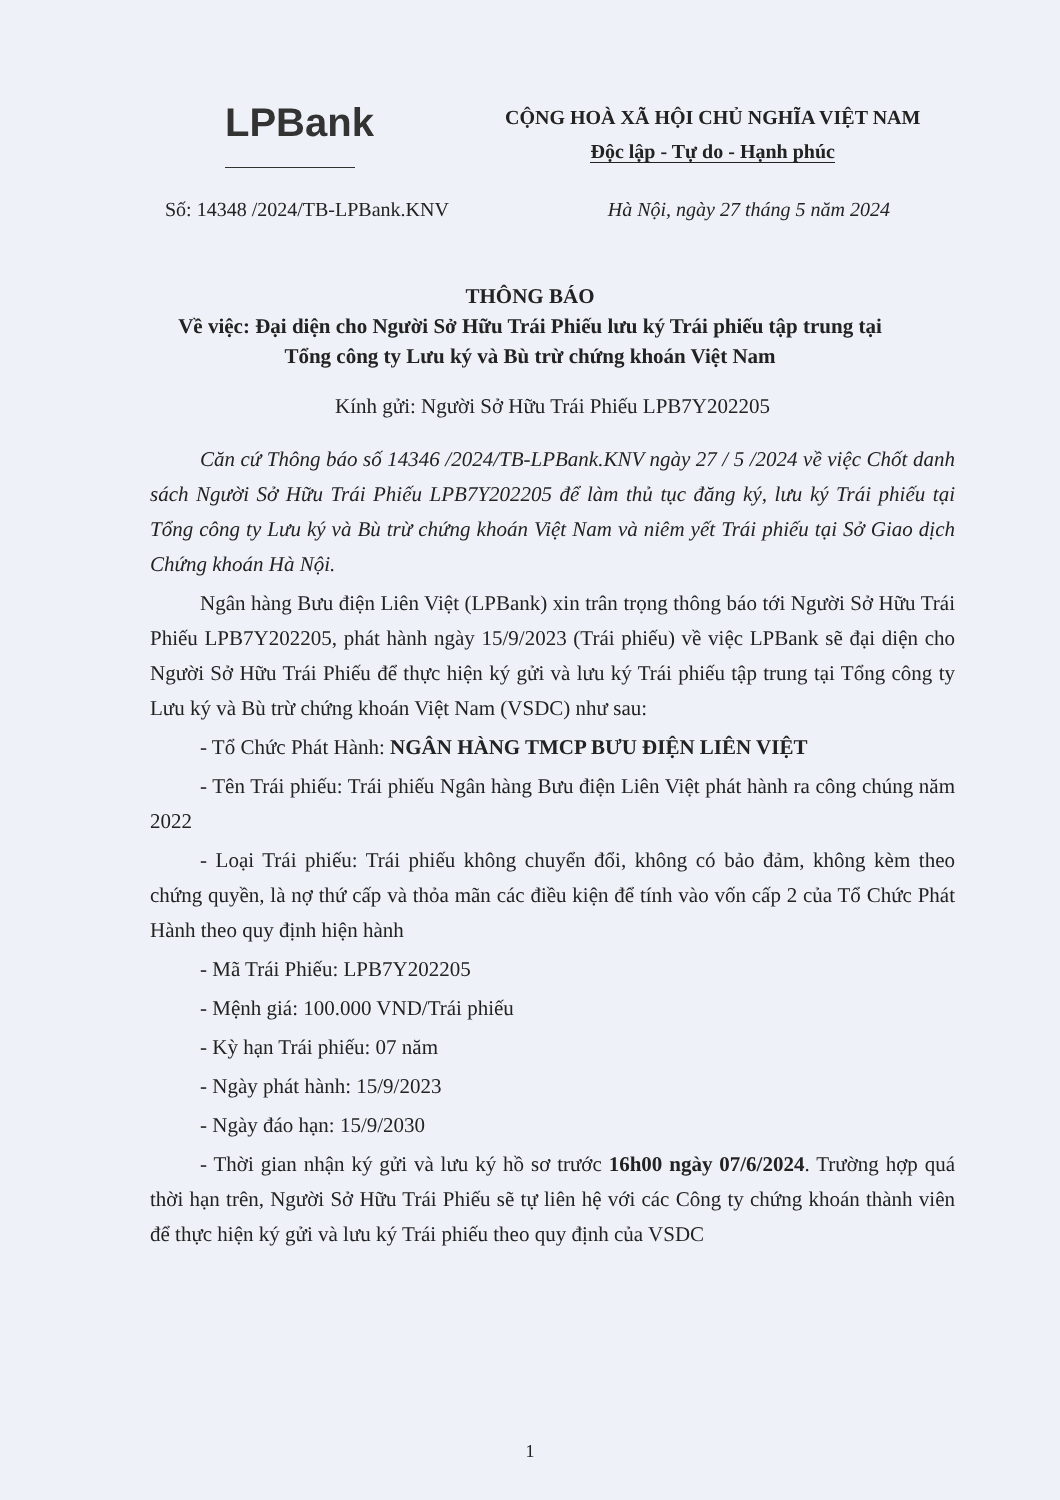LPBank
CỘNG HOÀ XÃ HỘI CHỦ NGHĨA VIỆT NAM
Độc lập - Tự do - Hạnh phúc
Số: 14348 /2024/TB-LPBank.KNV Hà Nội, ngày 27 tháng 5 năm 2024
THÔNG BÁO
Về việc: Đại diện cho Người Sở Hữu Trái Phiếu lưu ký Trái phiếu tập trung tại
Tổng công ty Lưu ký và Bù trừ chứng khoán Việt Nam
Kính gửi: Người Sở Hữu Trái Phiếu LPB7Y202205
Căn cứ Thông báo số 14346 /2024/TB-LPBank.KNV ngày 27 / 5 /2024 về việc Chốt danh sách Người Sở Hữu Trái Phiếu LPB7Y202205 để làm thủ tục đăng ký, lưu ký Trái phiếu tại Tổng công ty Lưu ký và Bù trừ chứng khoán Việt Nam và niêm yết Trái phiếu tại Sở Giao dịch Chứng khoán Hà Nội.
Ngân hàng Bưu điện Liên Việt (LPBank) xin trân trọng thông báo tới Người Sở Hữu Trái Phiếu LPB7Y202205, phát hành ngày 15/9/2023 (Trái phiếu) về việc LPBank sẽ đại diện cho Người Sở Hữu Trái Phiếu để thực hiện ký gửi và lưu ký Trái phiếu tập trung tại Tổng công ty Lưu ký và Bù trừ chứng khoán Việt Nam (VSDC) như sau:
- Tổ Chức Phát Hành: NGÂN HÀNG TMCP BƯU ĐIỆN LIÊN VIỆT
- Tên Trái phiếu: Trái phiếu Ngân hàng Bưu điện Liên Việt phát hành ra công chúng năm 2022
- Loại Trái phiếu: Trái phiếu không chuyển đổi, không có bảo đảm, không kèm theo chứng quyền, là nợ thứ cấp và thỏa mãn các điều kiện để tính vào vốn cấp 2 của Tổ Chức Phát Hành theo quy định hiện hành
- Mã Trái Phiếu: LPB7Y202205
- Mệnh giá: 100.000 VND/Trái phiếu
- Kỳ hạn Trái phiếu: 07 năm
- Ngày phát hành: 15/9/2023
- Ngày đáo hạn: 15/9/2030
- Thời gian nhận ký gửi và lưu ký hồ sơ trước 16h00 ngày 07/6/2024. Trường hợp quá thời hạn trên, Người Sở Hữu Trái Phiếu sẽ tự liên hệ với các Công ty chứng khoán thành viên để thực hiện ký gửi và lưu ký Trái phiếu theo quy định của VSDC
1